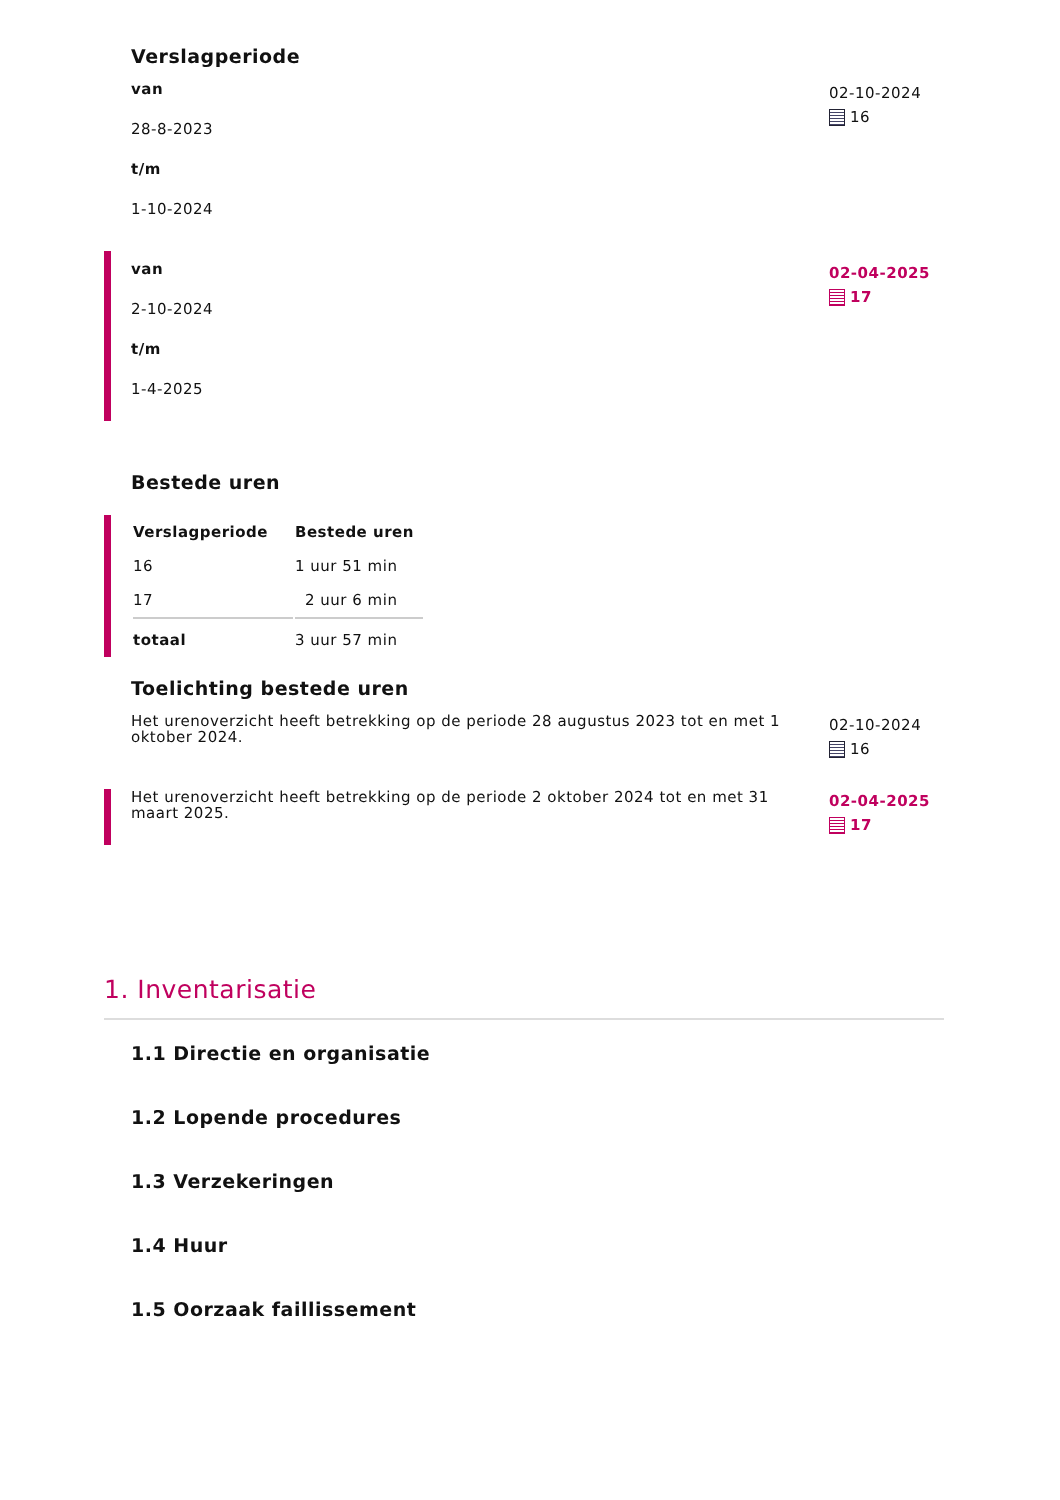Verslagperiode
van
28-8-2023
t/m
1-10-2024
02-10-2024
16
van
2-10-2024
t/m
1-4-2025
02-04-2025
17
Bestede uren
| Verslagperiode | Bestede uren |
| --- | --- |
| 16 | 1 uur 51 min |
| 17 | 2 uur 6 min |
| totaal | 3 uur 57 min |
Toelichting bestede uren
Het urenoverzicht heeft betrekking op de periode 28 augustus 2023 tot en met 1 oktober 2024.
02-10-2024
16
Het urenoverzicht heeft betrekking op de periode 2 oktober 2024 tot en met 31 maart 2025.
02-04-2025
17
1. Inventarisatie
1.1 Directie en organisatie
1.2 Lopende procedures
1.3 Verzekeringen
1.4 Huur
1.5 Oorzaak faillissement